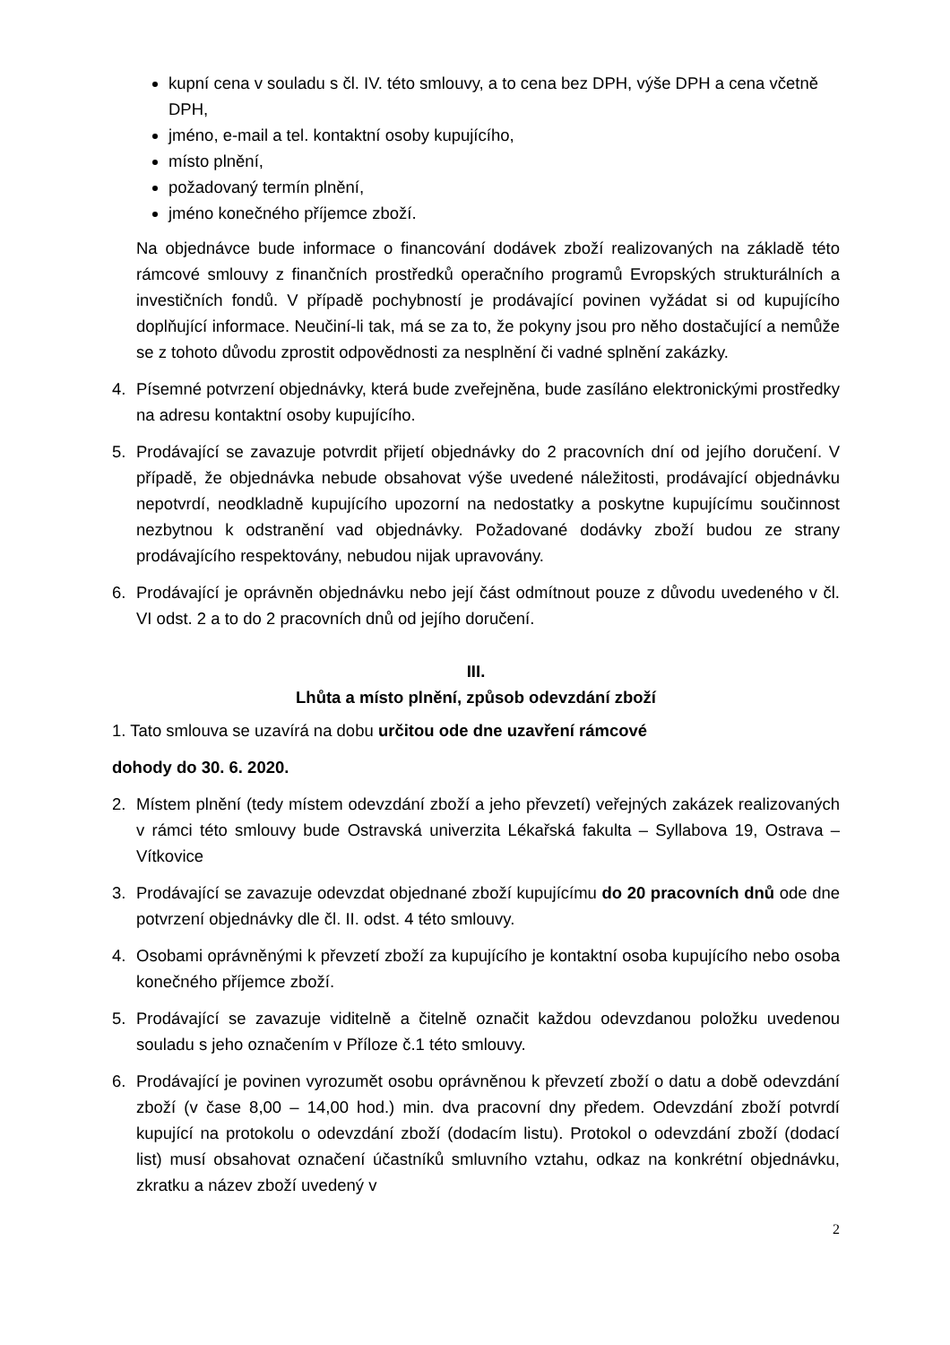kupní cena v souladu s čl. IV. této smlouvy, a to cena bez DPH, výše DPH a cena včetně DPH,
jméno, e-mail a tel. kontaktní osoby kupujícího,
místo plnění,
požadovaný termín plnění,
jméno konečného příjemce zboží.
Na objednávce bude informace o financování dodávek zboží realizovaných na základě této rámcové smlouvy z finančních prostředků operačního programů Evropských strukturálních a investičních fondů. V případě pochybností je prodávající povinen vyžádat si od kupujícího doplňující informace. Neučiní-li tak, má se za to, že pokyny jsou pro něho dostačující a nemůže se z tohoto důvodu zprostit odpovědnosti za nesplnění či vadné splnění zakázky.
4. Písemné potvrzení objednávky, která bude zveřejněna, bude zasíláno elektronickými prostředky na adresu kontaktní osoby kupujícího.
5. Prodávající se zavazuje potvrdit přijetí objednávky do 2 pracovních dní od jejího doručení. V případě, že objednávka nebude obsahovat výše uvedené náležitosti, prodávající objednávku nepotvrdí, neodkladně kupujícího upozorní na nedostatky a poskytne kupujícímu součinnost nezbytnou k odstranění vad objednávky. Požadované dodávky zboží budou ze strany prodávajícího respektovány, nebudou nijak upravovány.
6. Prodávající je oprávněn objednávku nebo její část odmítnout pouze z důvodu uvedeného v čl. VI odst. 2 a to do 2 pracovních dnů od jejího doručení.
III.
Lhůta a místo plnění, způsob odevzdání zboží
1. Tato smlouva se uzavírá na dobu určitou ode dne uzavření rámcové
dohody do 30. 6. 2020.
2. Místem plnění (tedy místem odevzdání zboží a jeho převzetí) veřejných zakázek realizovaných v rámci této smlouvy bude Ostravská univerzita Lékařská fakulta – Syllabova 19, Ostrava – Vítkovice
3. Prodávající se zavazuje odevzdat objednané zboží kupujícímu do 20 pracovních dnů ode dne potvrzení objednávky dle čl. II. odst. 4 této smlouvy.
4. Osobami oprávněnými k převzetí zboží za kupujícího je kontaktní osoba kupujícího nebo osoba konečného příjemce zboží.
5. Prodávající se zavazuje viditelně a čitelně označit každou odevzdanou položku uvedenou souladu s jeho označením v Příloze č.1 této smlouvy.
6. Prodávající je povinen vyrozumět osobu oprávněnou k převzetí zboží o datu a době odevzdání zboží (v čase 8,00 – 14,00 hod.) min. dva pracovní dny předem. Odevzdání zboží potvrdí kupující na protokolu o odevzdání zboží (dodacím listu). Protokol o odevzdání zboží (dodací list) musí obsahovat označení účastníků smluvního vztahu, odkaz na konkrétní objednávku, zkratku a název zboží uvedený v
2